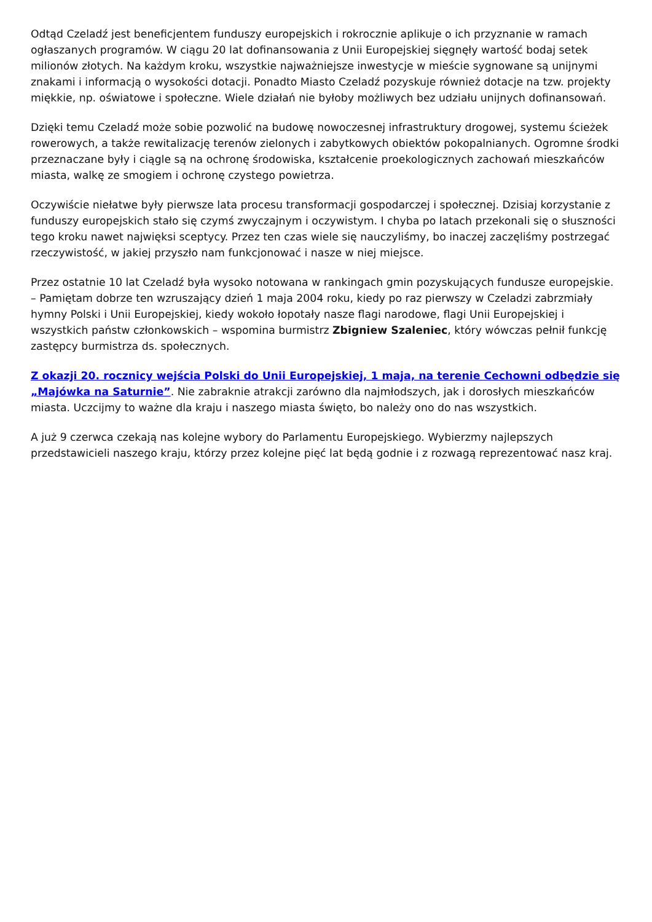Odtąd Czeladź jest beneficjentem funduszy europejskich i rokrocznie aplikuje o ich przyznanie w ramach ogłaszanych programów. W ciągu 20 lat dofinansowania z Unii Europejskiej sięgnęły wartość bodaj setek milionów złotych. Na każdym kroku, wszystkie najważniejsze inwestycje w mieście sygnowane są unijnymi znakami i informacją o wysokości dotacji. Ponadto Miasto Czeladź pozyskuje również dotacje na tzw. projekty miękkie, np. oświatowe i społeczne. Wiele działań nie byłoby możliwych bez udziału unijnych dofinansowań.
Dzięki temu Czeladź może sobie pozwolić na budowę nowoczesnej infrastruktury drogowej, systemu ścieżek rowerowych, a także rewitalizację terenów zielonych i zabytkowych obiektów pokopalnianych. Ogromne środki przeznaczane były i ciągle są na ochronę środowiska, kształcenie proekologicznych zachowań mieszkańców miasta, walkę ze smogiem i ochronę czystego powietrza.
Oczywiście niełatwe były pierwsze lata procesu transformacji gospodarczej i społecznej. Dzisiaj korzystanie z funduszy europejskich stało się czymś zwyczajnym i oczywistym. I chyba po latach przekonali się o słuszności tego kroku nawet najwięksi sceptycy. Przez ten czas wiele się nauczyliśmy, bo inaczej zaczęliśmy postrzegać rzeczywistość, w jakiej przyszło nam funkcjonować i nasze w niej miejsce.
Przez ostatnie 10 lat Czeladź była wysoko notowana w rankingach gmin pozyskujących fundusze europejskie. – Pamiętam dobrze ten wzruszający dzień 1 maja 2004 roku, kiedy po raz pierwszy w Czeladzi zabrzmiały hymny Polski i Unii Europejskiej, kiedy wokoło łopotały nasze flagi narodowe, flagi Unii Europejskiej i wszystkich państw członkowskich – wspomina burmistrz Zbigniew Szaleniec, który wówczas pełnił funkcję zastępcy burmistrza ds. społecznych.
Z okazji 20. rocznicy wejścia Polski do Unii Europejskiej, 1 maja, na terenie Cechowni odbędzie się „Majówka na Saturnie”. Nie zabraknie atrakcji zarówno dla najmłodszych, jak i dorosłych mieszkańców miasta. Uczcijmy to ważne dla kraju i naszego miasta święto, bo należy ono do nas wszystkich.
A już 9 czerwca czekają nas kolejne wybory do Parlamentu Europejskiego. Wybierzmy najlepszych przedstawicieli naszego kraju, którzy przez kolejne pięć lat będą godnie i z rozwagą reprezentować nasz kraj.